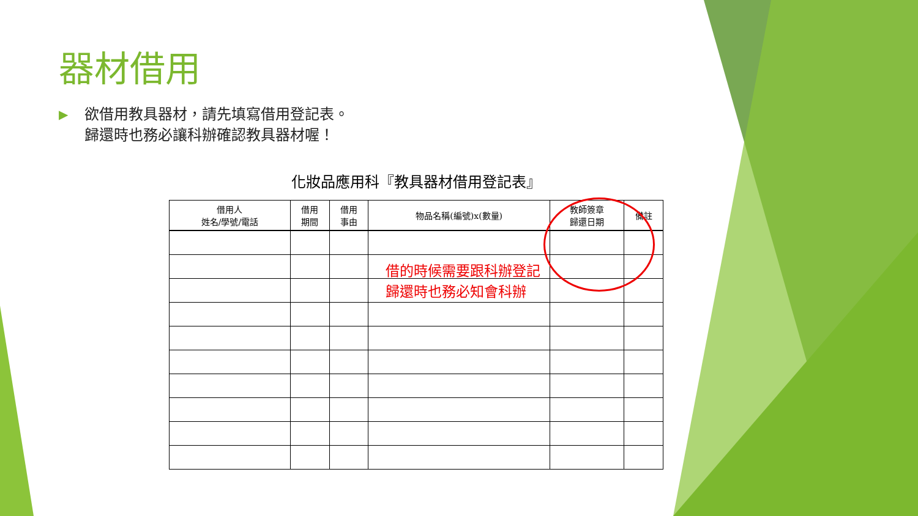器材借用
▶
欲借用教具器材，請先填寫借用登記表。
歸還時也務必讓科辦確認教具器材喔！
化妝品應用科『教具器材借用登記表』
借的時候需要跟科辦登記
歸還時也務必知會科辦
| 借用人 姓名/學號/電話 | 借用 期間 | 借用 事由 | 物品名稱(編號)x(數量) | 教師簽章 歸還日期 | 備註 |
| --- | --- | --- | --- | --- | --- |